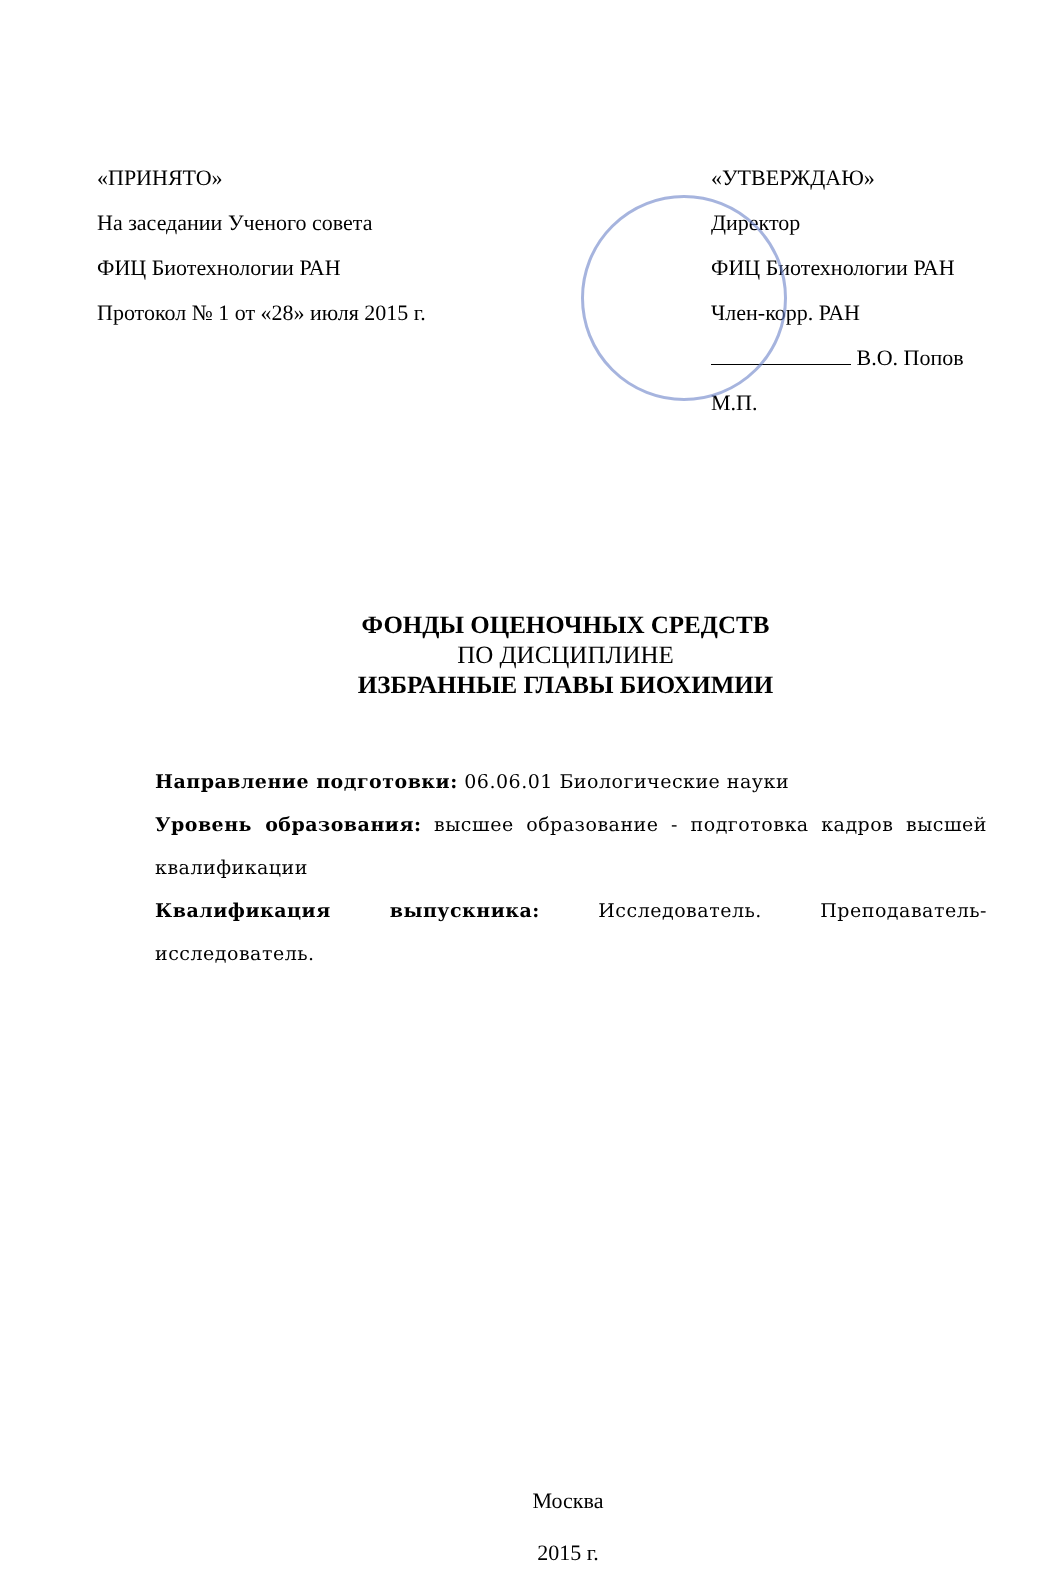«ПРИНЯТО»
На заседании Ученого совета
ФИЦ Биотехнологии РАН
Протокол № 1 от «28» июля 2015 г.
«УТВЕРЖДАЮ»
Директор
ФИЦ Биотехнологии РАН
Член-корр. РАН
В.О. Попов
М.П.
ФОНДЫ ОЦЕНОЧНЫХ СРЕДСТВ
ПО ДИСЦИПЛИНЕ
ИЗБРАННЫЕ ГЛАВЫ БИОХИМИИ
Направление подготовки: 06.06.01 Биологические науки
Уровень образования: высшее образование - подготовка кадров высшей квалификации
Квалификация выпускника: Исследователь. Преподаватель-исследователь.
Москва
2015 г.